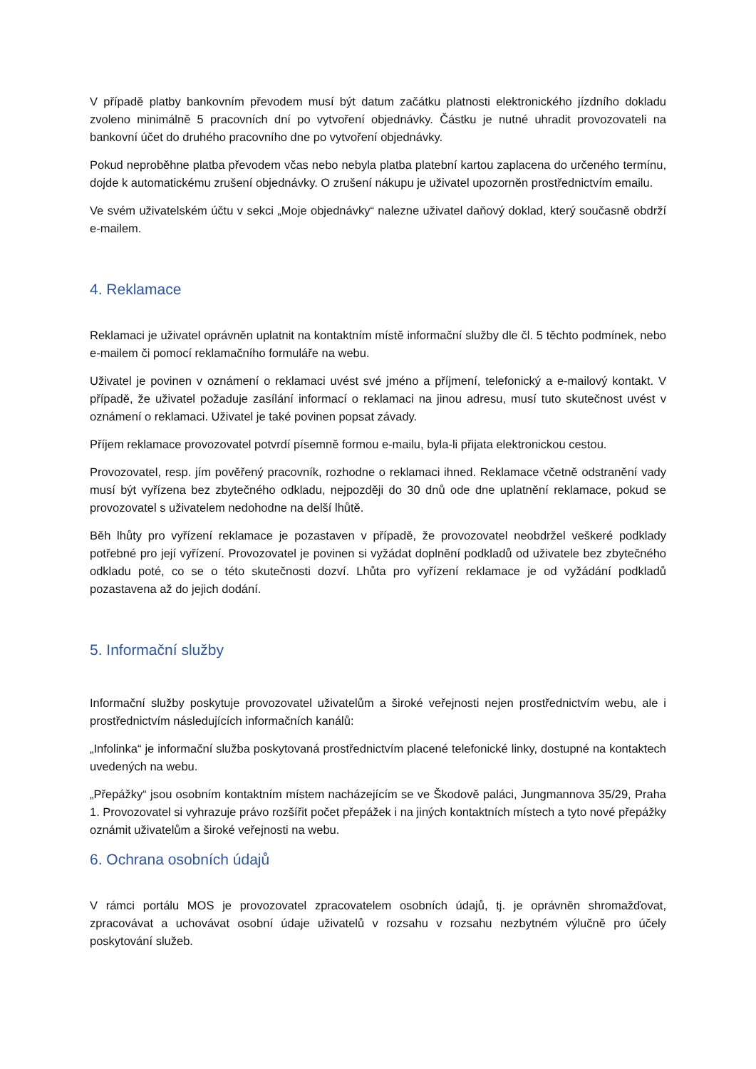V případě platby bankovním převodem musí být datum začátku platnosti elektronického jízdního dokladu zvoleno minimálně 5 pracovních dní po vytvoření objednávky. Částku je nutné uhradit provozovateli na bankovní účet do druhého pracovního dne po vytvoření objednávky.
Pokud neproběhne platba převodem včas nebo nebyla platba platební kartou zaplacena do určeného termínu, dojde k automatickému zrušení objednávky. O zrušení nákupu je uživatel upozorněn prostřednictvím emailu.
Ve svém uživatelském účtu v sekci „Moje objednávky“ nalezne uživatel daňový doklad, který současně obdrží e-mailem.
4. Reklamace
Reklamaci je uživatel oprávněn uplatnit na kontaktním místě informační služby dle čl. 5 těchto podmínek, nebo e-mailem či pomocí reklamačního formuláře na webu.
Uživatel je povinen v oznámení o reklamaci uvést své jméno a příjmení, telefonický a e-mailový kontakt. V případě, že uživatel požaduje zasílání informací o reklamaci na jinou adresu, musí tuto skutečnost uvést v oznámení o reklamaci. Uživatel je také povinen popsat závady.
Příjem reklamace provozovatel potvrdí písemně formou e-mailu, byla-li přijata elektronickou cestou.
Provozovatel, resp. jím pověřený pracovník, rozhodne o reklamaci ihned. Reklamace včetně odstranění vady musí být vyřízena bez zbytečného odkladu, nejpozději do 30 dnů ode dne uplatnění reklamace, pokud se provozovatel s uživatelem nedohodne na delší lhůtě.
Běh lhůty pro vyřízení reklamace je pozastaven v případě, že provozovatel neobdržel veškeré podklady potřebné pro její vyřízení. Provozovatel je povinen si vyžádat doplnění podkladů od uživatele bez zbytečného odkladu poté, co se o této skutečnosti dozví. Lhůta pro vyřízení reklamace je od vyžádání podkladů pozastavena až do jejich dodání.
5. Informační služby
Informační služby poskytuje provozovatel uživatelům a široké veřejnosti nejen prostřednictvím webu, ale i prostřednictvím následujících informačních kanálů:
„Infolinka“ je informační služba poskytovaná prostřednictvím placené telefonické linky, dostupné na kontaktech uvedených na webu.
„Přepážky“ jsou osobním kontaktním místem nacházejícím se ve Škodově paláci, Jungmannova 35/29, Praha 1. Provozovatel si vyhrazuje právo rozšířit počet přepážek i na jiných kontaktních místech a tyto nové přepážky oznámit uživatelům a široké veřejnosti na webu.
6. Ochrana osobních údajů
V rámci portálu MOS je provozovatel zpracovatelem osobních údajů, tj. je oprávněn shromažďovat, zpracovávat a uchovávat osobní údaje uživatelů v rozsahu v rozsahu nezbytném výlučně pro účely poskytování služeb.